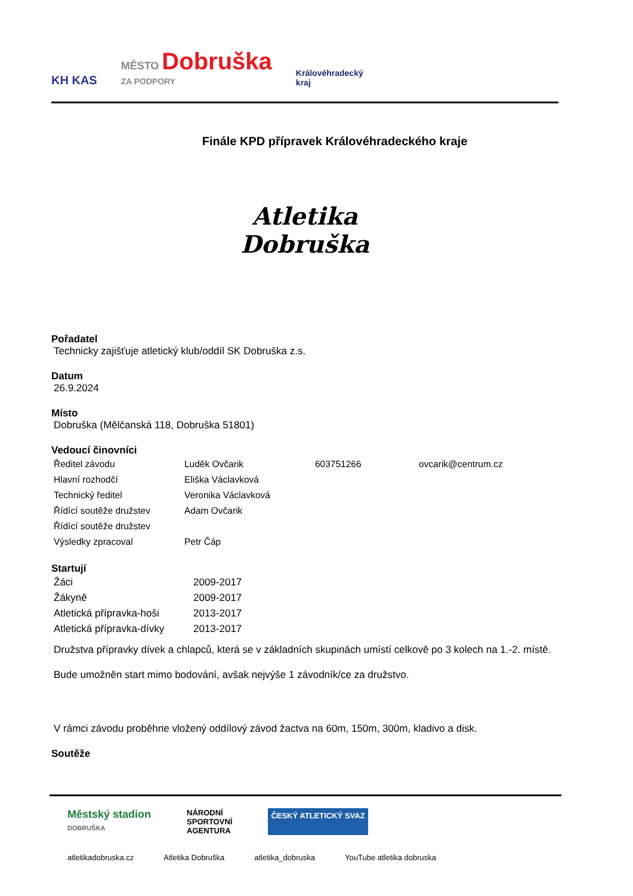KH KAS MĚSTO Dobruška
ZA PODPORY Královéhradecký
kraj
Finále KPD přípravek Královéhradeckého kraje
Atletika
Dobruška
Pořadatel
Technicky zajišťuje atletický klub/oddíl SK Dobruška z.s.
Datum
26.9.2024
Místo
Dobruška (Mělčanská 118, Dobruška 51801)
Vedoucí činovníci
| Ředitel závodu | Luděk Ovčarik | 603751266 | ovcarik@centrum.cz |
| Hlavní rozhodčí | Eliška Václavková | | |
| Technický ředitel | Veronika Václavková | | |
| Řídící soutěže družstev | Adam Ovčarik | | |
| Řídící soutěže družstev | | | |
| Výsledky zpracoval | Petr Čáp | | |
Startují
| Žáci | 2009-2017 |
| Žákyně | 2009-2017 |
| Atletická přípravka-hoši | 2013-2017 |
| Atletická přípravka-dívky | 2013-2017 |
Družstva přípravky dívek a chlapců, která se v základních skupinách umístí celkově po 3 kolech na 1.-2. místě.
Bude umožněn start mimo bodování, avšak nejvýše 1 závodník/ce za družstvo.
V rámci závodu proběhne vložený oddílový závod žactva na 60m, 150m, 300m, kladivo a disk.
Soutěže
Městský stadion
DOBRUŠKA NÁRODNÍ
SPORTOVNÍ
AGENTURA ČESKÝ ATLETICKÝ SVAZ
atletikadobruska.cz Atletika Dobruška atletika_dobruska YouTube atletika dobruska